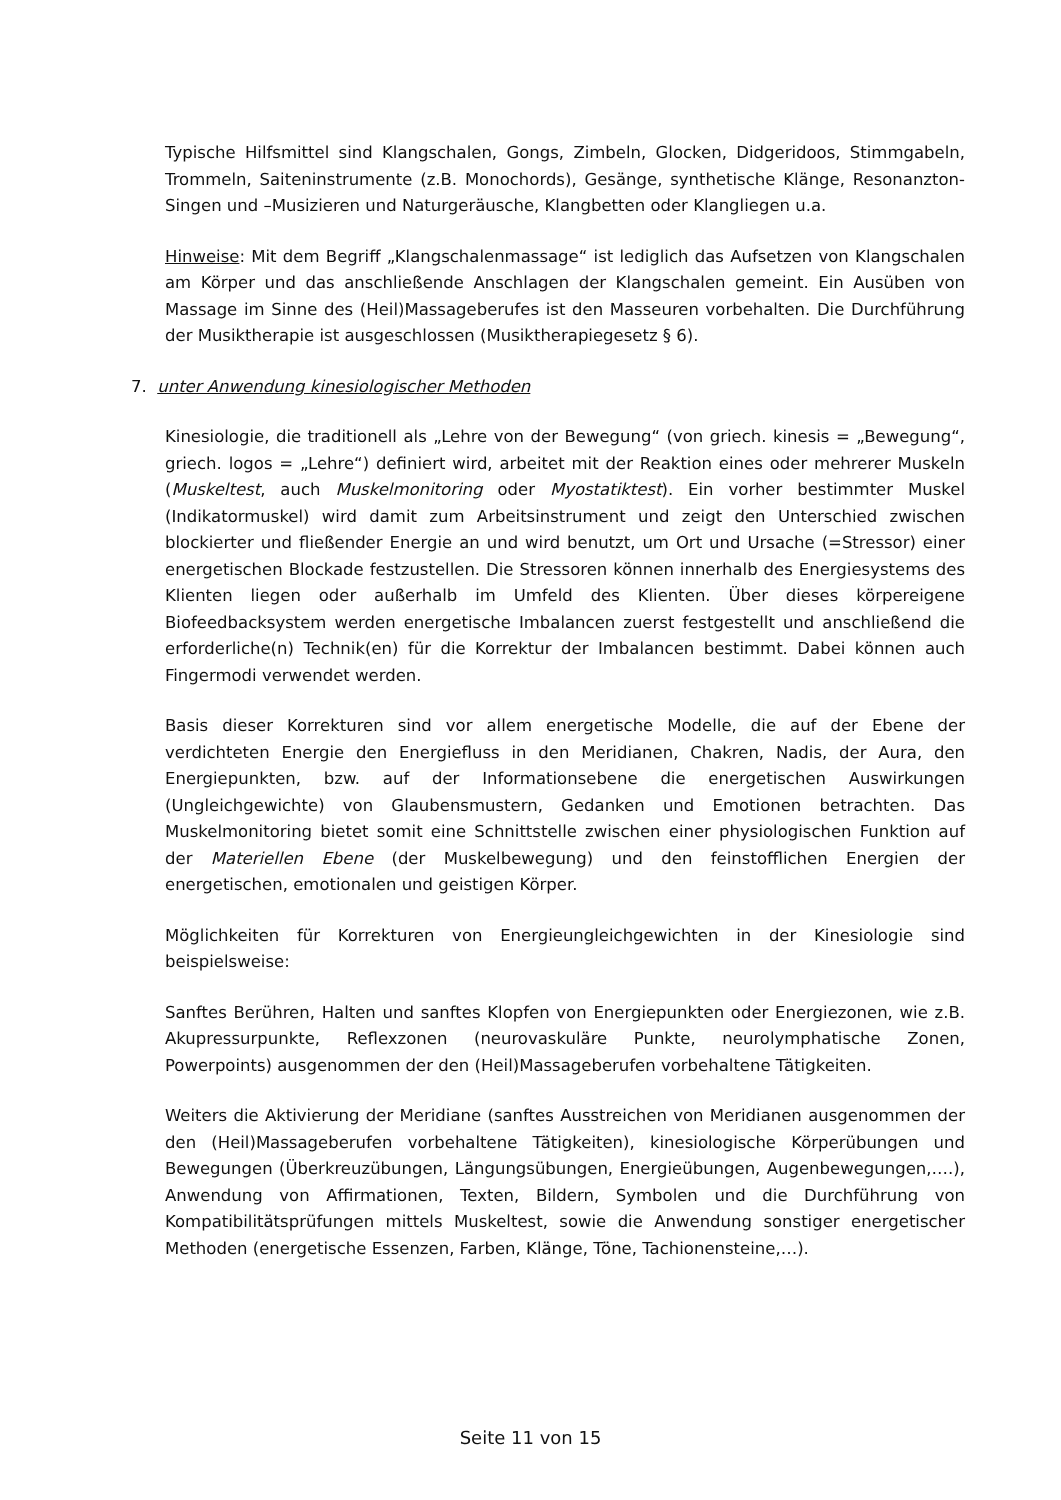Typische Hilfsmittel sind Klangschalen, Gongs, Zimbeln, Glocken, Didgeridoos, Stimmgabeln, Trommeln, Saiteninstrumente (z.B. Monochords), Gesänge, synthetische Klänge, Resonanzton-Singen und –Musizieren und Naturgeräusche, Klangbetten oder Klangliegen u.a.
Hinweise: Mit dem Begriff „Klangschalenmassage“ ist lediglich das Aufsetzen von Klangschalen am Körper und das anschließende Anschlagen der Klangschalen gemeint. Ein Ausüben von Massage im Sinne des (Heil)Massageberufes ist den Masseuren vorbehalten. Die Durchführung der Musiktherapie ist ausgeschlossen (Musiktherapiegesetz § 6).
7. unter Anwendung kinesiologischer Methoden
Kinesiologie, die traditionell als „Lehre von der Bewegung“ (von griech. kinesis = „Bewegung“, griech. logos = „Lehre“) definiert wird, arbeitet mit der Reaktion eines oder mehrerer Muskeln (Muskeltest, auch Muskelmonitoring oder Myostatiktest). Ein vorher bestimmter Muskel (Indikatormuskel) wird damit zum Arbeitsinstrument und zeigt den Unterschied zwischen blockierter und fließender Energie an und wird benutzt, um Ort und Ursache (=Stressor) einer energetischen Blockade festzustellen. Die Stressoren können innerhalb des Energiesystems des Klienten liegen oder außerhalb im Umfeld des Klienten. Über dieses körpereigene Biofeedbacksystem werden energetische Imbalancen zuerst festgestellt und anschließend die erforderliche(n) Technik(en) für die Korrektur der Imbalancen bestimmt. Dabei können auch Fingermodi verwendet werden.
Basis dieser Korrekturen sind vor allem energetische Modelle, die auf der Ebene der verdichteten Energie den Energiefluss in den Meridianen, Chakren, Nadis, der Aura, den Energiepunkten, bzw. auf der Informationsebene die energetischen Auswirkungen (Ungleichgewichte) von Glaubensmustern, Gedanken und Emotionen betrachten. Das Muskelmonitoring bietet somit eine Schnittstelle zwischen einer physiologischen Funktion auf der Materiellen Ebene (der Muskelbewegung) und den feinstofflichen Energien der energetischen, emotionalen und geistigen Körper.
Möglichkeiten für Korrekturen von Energieungleichgewichten in der Kinesiologie sind beispielsweise:
Sanftes Berühren, Halten und sanftes Klopfen von Energiepunkten oder Energiezonen, wie z.B. Akupressurpunkte, Reflexzonen (neurovaskuläre Punkte, neurolymphatische Zonen, Powerpoints) ausgenommen der den (Heil)Massageberufen vorbehaltene Tätigkeiten.
Weiters die Aktivierung der Meridiane (sanftes Ausstreichen von Meridianen ausgenommen der den (Heil)Massageberufen vorbehaltene Tätigkeiten), kinesiologische Körperübungen und Bewegungen (Überkreuzübungen, Längungsübungen, Energieübungen, Augenbewegungen,….), Anwendung von Affirmationen, Texten, Bildern, Symbolen und die Durchführung von Kompatibilitätsprüfungen mittels Muskeltest, sowie die Anwendung sonstiger energetischer Methoden (energetische Essenzen, Farben, Klänge, Töne, Tachionensteine,…).
Seite 11 von 15